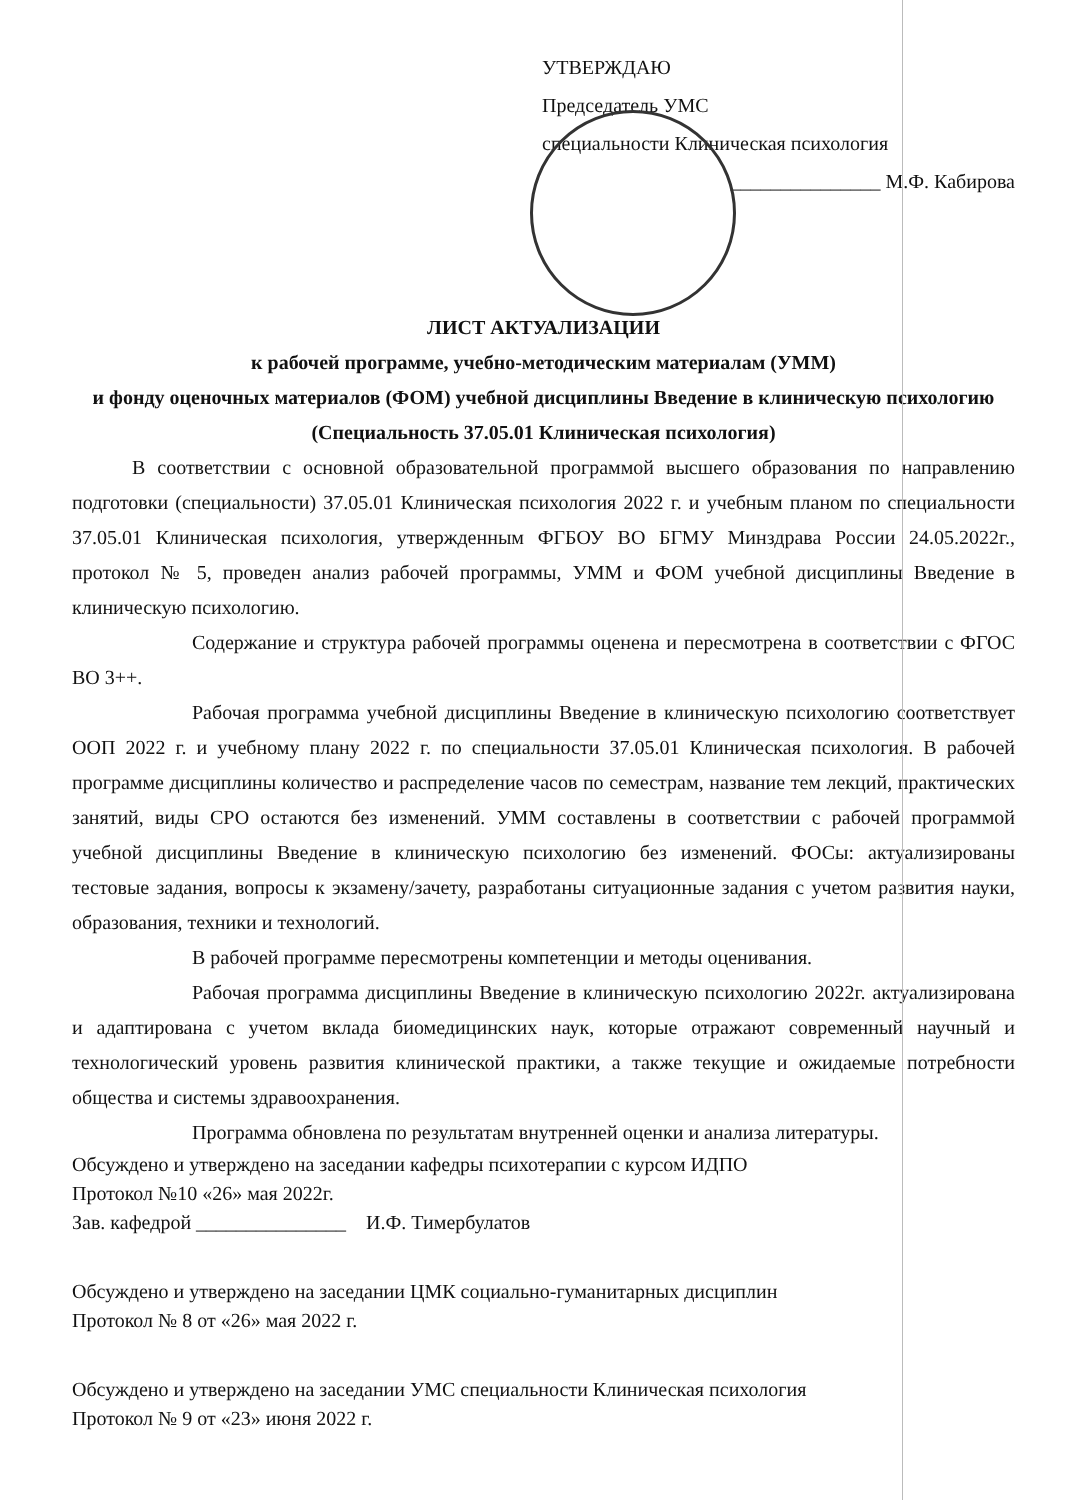УТВЕРЖДАЮ
Председатель УМС
специальности Клиническая психология
_______________ М.Ф. Кабирова
ЛИСТ АКТУАЛИЗАЦИИ
к рабочей программе, учебно-методическим материалам (УММ)
и фонду оценочных материалов (ФОМ) учебной дисциплины Введение в клиническую психологию
(Специальность 37.05.01 Клиническая психология)
В соответствии с основной образовательной программой высшего образования по направлению подготовки (специальности) 37.05.01 Клиническая психология 2022 г. и учебным планом по специальности 37.05.01 Клиническая психология, утвержденным ФГБОУ ВО БГМУ Минздрава России 24.05.2022г., протокол № 5, проведен анализ рабочей программы, УММ и ФОМ учебной дисциплины Введение в клиническую психологию.
Содержание и структура рабочей программы оценена и пересмотрена в соответствии с ФГОС ВО 3++.
Рабочая программа учебной дисциплины Введение в клиническую психологию соответствует ООП 2022 г. и учебному плану 2022 г. по специальности 37.05.01 Клиническая психология. В рабочей программе дисциплины количество и распределение часов по семестрам, название тем лекций, практических занятий, виды СРО остаются без изменений. УММ составлены в соответствии с рабочей программой учебной дисциплины Введение в клиническую психологию без изменений. ФОСы: актуализированы тестовые задания, вопросы к экзамену/зачету, разработаны ситуационные задания с учетом развития науки, образования, техники и технологий.
В рабочей программе пересмотрены компетенции и методы оценивания.
Рабочая программа дисциплины Введение в клиническую психологию 2022г. актуализирована и адаптирована с учетом вклада биомедицинских наук, которые отражают современный научный и технологический уровень развития клинической практики, а также текущие и ожидаемые потребности общества и системы здравоохранения.
Программа обновлена по результатам внутренней оценки и анализа литературы.
Обсуждено и утверждено на заседании кафедры психотерапии с курсом ИДПО
Протокол №10 «26» мая 2022г.
Зав. кафедрой _______________ И.Ф. Тимербулатов
Обсуждено и утверждено на заседании ЦМК социально-гуманитарных дисциплин
Протокол № 8 от «26» мая 2022 г.
Обсуждено и утверждено на заседании УМС специальности Клиническая психология
Протокол № 9 от «23» июня 2022 г.